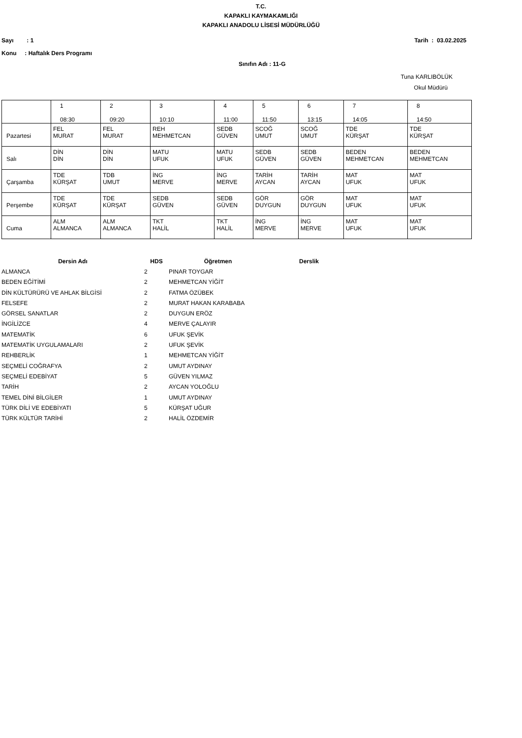T.C.
KAPAKLI KAYMAKAMLIĞI
KAPAKLI ANADOLU LİSESİ MÜDÜRLÜĞÜ
Sayı : 1 Tarih : 03.02.2025
Konu : Haftalık Ders Programı
Sınıfın Adı : 11-G
Tuna KARLIBÖLÜK
Okul Müdürü
| | 1 08:30 | 2 09:20 | 3 10:10 | 4 11:00 | 5 11:50 | 6 13:15 | 7 14:05 | 8 14:50 |
| Pazartesi | FEL MURAT | FEL MURAT | REH MEHMETCAN | SEDB GÜVEN | SCOĞ UMUT | SCOĞ UMUT | TDE KÜRŞAT | TDE KÜRŞAT |
| Salı | DİN DİN | DİN DİN | MATU UFUK | MATU UFUK | SEDB GÜVEN | SEDB GÜVEN | BEDEN MEHMETCAN | BEDEN MEHMETCAN |
| Çarşamba | TDE KÜRŞAT | TDB UMUT | İNG MERVE | İNG MERVE | TARİH AYCAN | TARİH AYCAN | MAT UFUK | MAT UFUK |
| Perşembe | TDE KÜRŞAT | TDE KÜRŞAT | SEDB GÜVEN | SEDB GÜVEN | GÖR DUYGUN | GÖR DUYGUN | MAT UFUK | MAT UFUK |
| Cuma | ALM ALMANCA | ALM ALMANCA | TKT HALİL | TKT HALİL | İNG MERVE | İNG MERVE | MAT UFUK | MAT UFUK |
| Dersin Adı | HDS | Öğretmen | Derslik |
| --- | --- | --- | --- |
| ALMANCA | 2 | PINAR TOYGAR | |
| BEDEN EĞİTİMİ | 2 | MEHMETCAN YİĞİT | |
| DİN KÜLTÜRÜRÜ VE AHLAK BİLGİSİ | 2 | FATMA ÖZÜBEK | |
| FELSEFE | 2 | MURAT HAKAN KARABABA | |
| GÖRSEL SANATLAR | 2 | DUYGUN ERÖZ | |
| İNGİLİZCE | 4 | MERVE ÇALAYIR | |
| MATEMATİK | 6 | UFUK ŞEVİK | |
| MATEMATİK UYGULAMALARI | 2 | UFUK ŞEVİK | |
| REHBERLİK | 1 | MEHMETCAN YİĞİT | |
| SEÇMELİ COĞRAFYA | 2 | UMUT AYDINAY | |
| SEÇMELİ EDEBİYAT | 5 | GÜVEN YILMAZ | |
| TARİH | 2 | AYCAN YOLOĞLU | |
| TEMEL DİNİ BİLGİLER | 1 | UMUT AYDINAY | |
| TÜRK DİLİ VE EDEBİYATI | 5 | KÜRŞAT UĞUR | |
| TÜRK KÜLTÜR TARİHİ | 2 | HALİL ÖZDEMİR | |